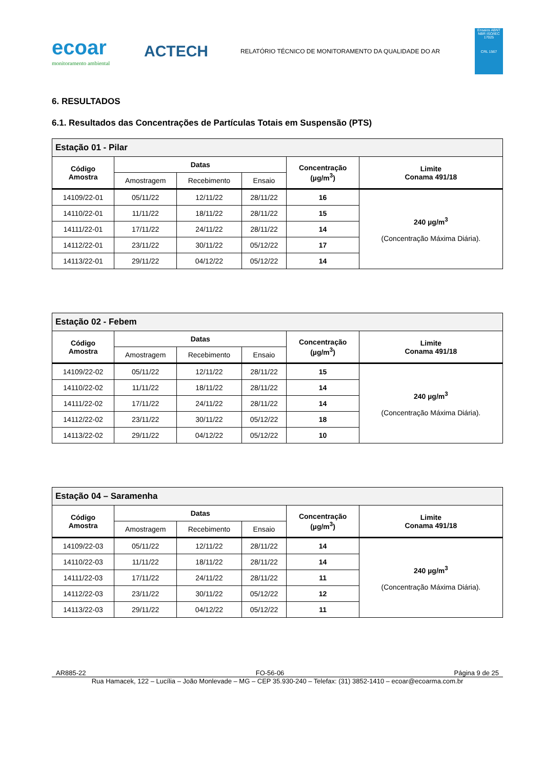ecoar
monitoramento ambiental
ACTECH
RELATÓRIO TÉCNICO DE MONITORAMENTO DA QUALIDADE DO AR
Ensaios ABNT NBR ISO/IEC 17025
CRL 1567
6. RESULTADOS
6.1. Resultados das Concentrações de Partículas Totais em Suspensão (PTS)
| Estação 01 - Pilar | | | | | |
| --- | --- | --- | --- | --- | --- |
| Código Amostra | Datas | | | Concentração (µg/m<sup>3</sup>) | Limite Conama 491/18 |
| | Amostragem | Recebimento | Ensaio | | |
| 14109/22-01 | 05/11/22 | 12/11/22 | 28/11/22 | 16 | 240 µg/m<sup>3</sup> (Concentração Máxima Diária). |
| 14110/22-01 | 11/11/22 | 18/11/22 | 28/11/22 | 15 | |
| 14111/22-01 | 17/11/22 | 24/11/22 | 28/11/22 | 14 | |
| 14112/22-01 | 23/11/22 | 30/11/22 | 05/12/22 | 17 | |
| 14113/22-01 | 29/11/22 | 04/12/22 | 05/12/22 | 14 | |
| Estação 02 - Febem | | | | | |
| --- | --- | --- | --- | --- | --- |
| Código Amostra | Datas | | | Concentração (µg/m<sup>3</sup>) | Limite Conama 491/18 |
| | Amostragem | Recebimento | Ensaio | | |
| 14109/22-02 | 05/11/22 | 12/11/22 | 28/11/22 | 15 | 240 µg/m<sup>3</sup> (Concentração Máxima Diária). |
| 14110/22-02 | 11/11/22 | 18/11/22 | 28/11/22 | 14 | |
| 14111/22-02 | 17/11/22 | 24/11/22 | 28/11/22 | 14 | |
| 14112/22-02 | 23/11/22 | 30/11/22 | 05/12/22 | 18 | |
| 14113/22-02 | 29/11/22 | 04/12/22 | 05/12/22 | 10 | |
| Estação 04 – Saramenha | | | | | |
| --- | --- | --- | --- | --- | --- |
| Código Amostra | Datas | | | Concentração (µg/m<sup>3</sup>) | Limite Conama 491/18 |
| | Amostragem | Recebimento | Ensaio | | |
| 14109/22-03 | 05/11/22 | 12/11/22 | 28/11/22 | 14 | 240 µg/m<sup>3</sup> (Concentração Máxima Diária). |
| 14110/22-03 | 11/11/22 | 18/11/22 | 28/11/22 | 14 | |
| 14111/22-03 | 17/11/22 | 24/11/22 | 28/11/22 | 11 | |
| 14112/22-03 | 23/11/22 | 30/11/22 | 05/12/22 | 12 | |
| 14113/22-03 | 29/11/22 | 04/12/22 | 05/12/22 | 11 | |
AR885-22 FO-56-06 Página 9 de 25
Rua Hamacek, 122 – Lucília – João Monlevade – MG – CEP 35.930-240 – Telefax: (31) 3852-1410 – ecoar@ecoarma.com.br